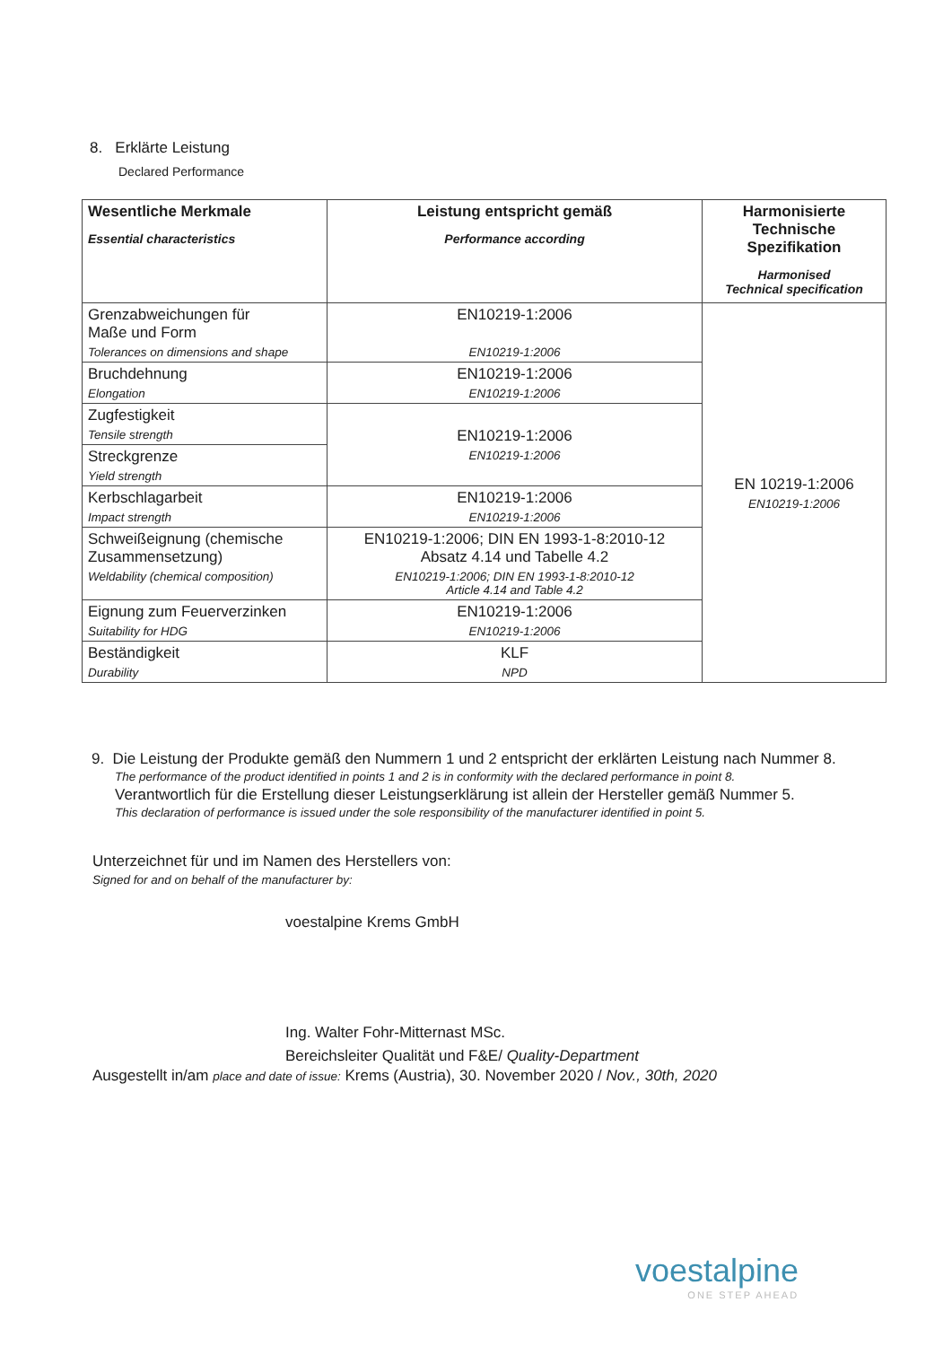8. Erklärte Leistung
Declared Performance
| Wesentliche Merkmale Essential characteristics | Leistung entspricht gemäß Performance according | Harmonisierte Technische Spezifikation Harmonised Technical specification |
| --- | --- | --- |
| Grenzabweichungen für Maße und Form Tolerances on dimensions and shape | EN10219-1:2006 EN10219-1:2006 | EN 10219-1:2006 EN10219-1:2006 |
| Bruchdehnung Elongation | EN10219-1:2006 EN10219-1:2006 | |
| Zugfestigkeit Tensile strength | EN10219-1:2006 EN10219-1:2006 | |
| Streckgrenze Yield strength | | |
| Kerbschlagarbeit Impact strength | EN10219-1:2006 EN10219-1:2006 | |
| Schweißeignung (chemische Zusammensetzung) Weldability (chemical composition) | EN10219-1:2006; DIN EN 1993-1-8:2010-12 Absatz 4.14 und Tabelle 4.2 EN10219-1:2006; DIN EN 1993-1-8:2010-12 Article 4.14 and Table 4.2 | |
| Eignung zum Feuerverzinken Suitability for HDG | EN10219-1:2006 EN10219-1:2006 | |
| Beständigkeit Durability | KLF NPD | |
9. Die Leistung der Produkte gemäß den Nummern 1 und 2 entspricht der erklärten Leistung nach Nummer 8.
The performance of the product identified in points 1 and 2 is in conformity with the declared performance in point 8.
Verantwortlich für die Erstellung dieser Leistungserklärung ist allein der Hersteller gemäß Nummer 5.
This declaration of performance is issued under the sole responsibility of the manufacturer identified in point 5.
Unterzeichnet für und im Namen des Herstellers von:
Signed for and on behalf of the manufacturer by:
voestalpine Krems GmbH
Ing. Walter Fohr-Mitternast MSc.
Bereichsleiter Qualität und F&E/ Quality-Department
Ausgestellt in/am place and date of issue: Krems (Austria), 30. November 2020 / Nov., 30th, 2020
voestalpine
ONE STEP AHEAD